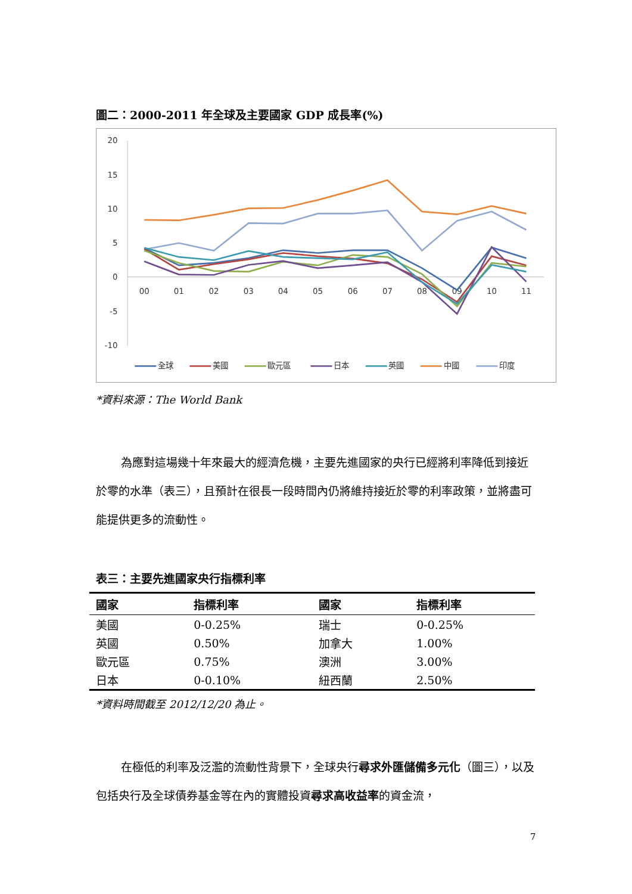圖二：2000-2011 年全球及主要國家 GDP 成長率(%)
20
15
10
5
0
-5
-10
00
01
02
03
04
05
06
07
08
09
10
11
全球
美國
歐元區
日本
英國
中國
印度
*資料來源：The World Bank
為應對這場幾十年來最大的經濟危機，主要先進國家的央行已經將利率降低到接近於零的水準（表三），且預計在很長一段時間內仍將維持接近於零的利率政策，並將盡可能提供更多的流動性。
表三：主要先進國家央行指標利率
| 國家 | 指標利率 | 國家 | 指標利率 |
| --- | --- | --- | --- |
| 美國 | 0-0.25% | 瑞士 | 0-0.25% |
| 英國 | 0.50% | 加拿大 | 1.00% |
| 歐元區 | 0.75% | 澳洲 | 3.00% |
| 日本 | 0-0.10% | 紐西蘭 | 2.50% |
*資料時間截至 2012/12/20 為止。
在極低的利率及泛濫的流動性背景下，全球央行尋求外匯儲備多元化（圖三），以及包括央行及全球債券基金等在內的實體投資尋求高收益率的資金流，
7